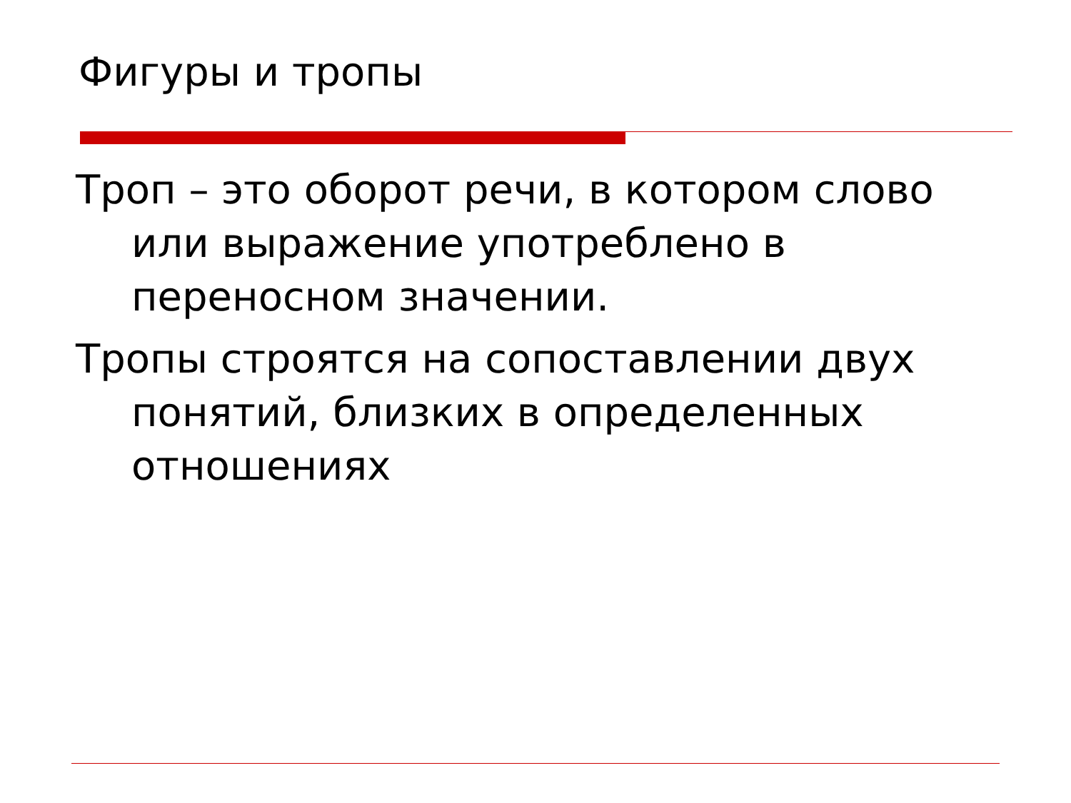Фигуры и тропы
Троп – это оборот речи, в котором слово или выражение употреблено в переносном значении.
Тропы строятся на сопоставлении двух понятий, близких в определенных отношениях